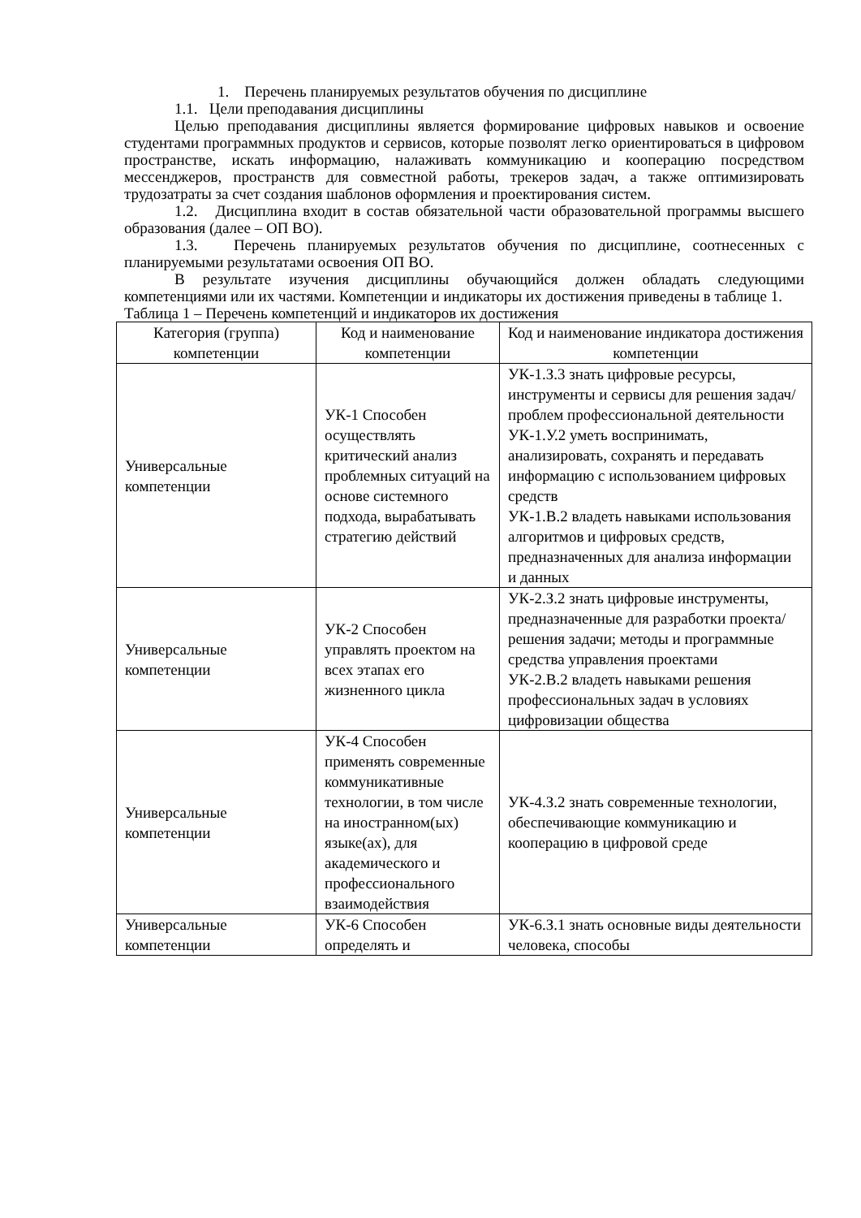1. Перечень планируемых результатов обучения по дисциплине
1.1. Цели преподавания дисциплины
Целью преподавания дисциплины является формирование цифровых навыков и освоение студентами программных продуктов и сервисов, которые позволят легко ориентироваться в цифровом пространстве, искать информацию, налаживать коммуникацию и кооперацию посредством мессенджеров, пространств для совместной работы, трекеров задач, а также оптимизировать трудозатраты за счет создания шаблонов оформления и проектирования систем.
1.2. Дисциплина входит в состав обязательной части образовательной программы высшего образования (далее – ОП ВО).
1.3. Перечень планируемых результатов обучения по дисциплине, соотнесенных с планируемыми результатами освоения ОП ВО.
В результате изучения дисциплины обучающийся должен обладать следующими компетенциями или их частями. Компетенции и индикаторы их достижения приведены в таблице 1.
Таблица 1 – Перечень компетенций и индикаторов их достижения
| Категория (группа) компетенции | Код и наименование компетенции | Код и наименование индикатора достижения компетенции |
| --- | --- | --- |
| Универсальные компетенции | УК-1 Способен осуществлять критический анализ проблемных ситуаций на основе системного подхода, вырабатывать стратегию действий | УК-1.З.3 знать цифровые ресурсы, инструменты и сервисы для решения задач/проблем профессиональной деятельности УК-1.У.2 уметь воспринимать, анализировать, сохранять и передавать информацию с использованием цифровых средств УК-1.В.2 владеть навыками использования алгоритмов и цифровых средств, предназначенных для анализа информации и данных |
| Универсальные компетенции | УК-2 Способен управлять проектом на всех этапах его жизненного цикла | УК-2.З.2 знать цифровые инструменты, предназначенные для разработки проекта/решения задачи; методы и программные средства управления проектами УК-2.В.2 владеть навыками решения профессиональных задач в условиях цифровизации общества |
| Универсальные компетенции | УК-4 Способен применять современные коммуникативные технологии, в том числе на иностранном(ых) языке(ах), для академического и профессионального взаимодействия | УК-4.З.2 знать современные технологии, обеспечивающие коммуникацию и кооперацию в цифровой среде |
| Универсальные компетенции | УК-6 Способен определять и | УК-6.З.1 знать основные виды деятельности человека, способы |